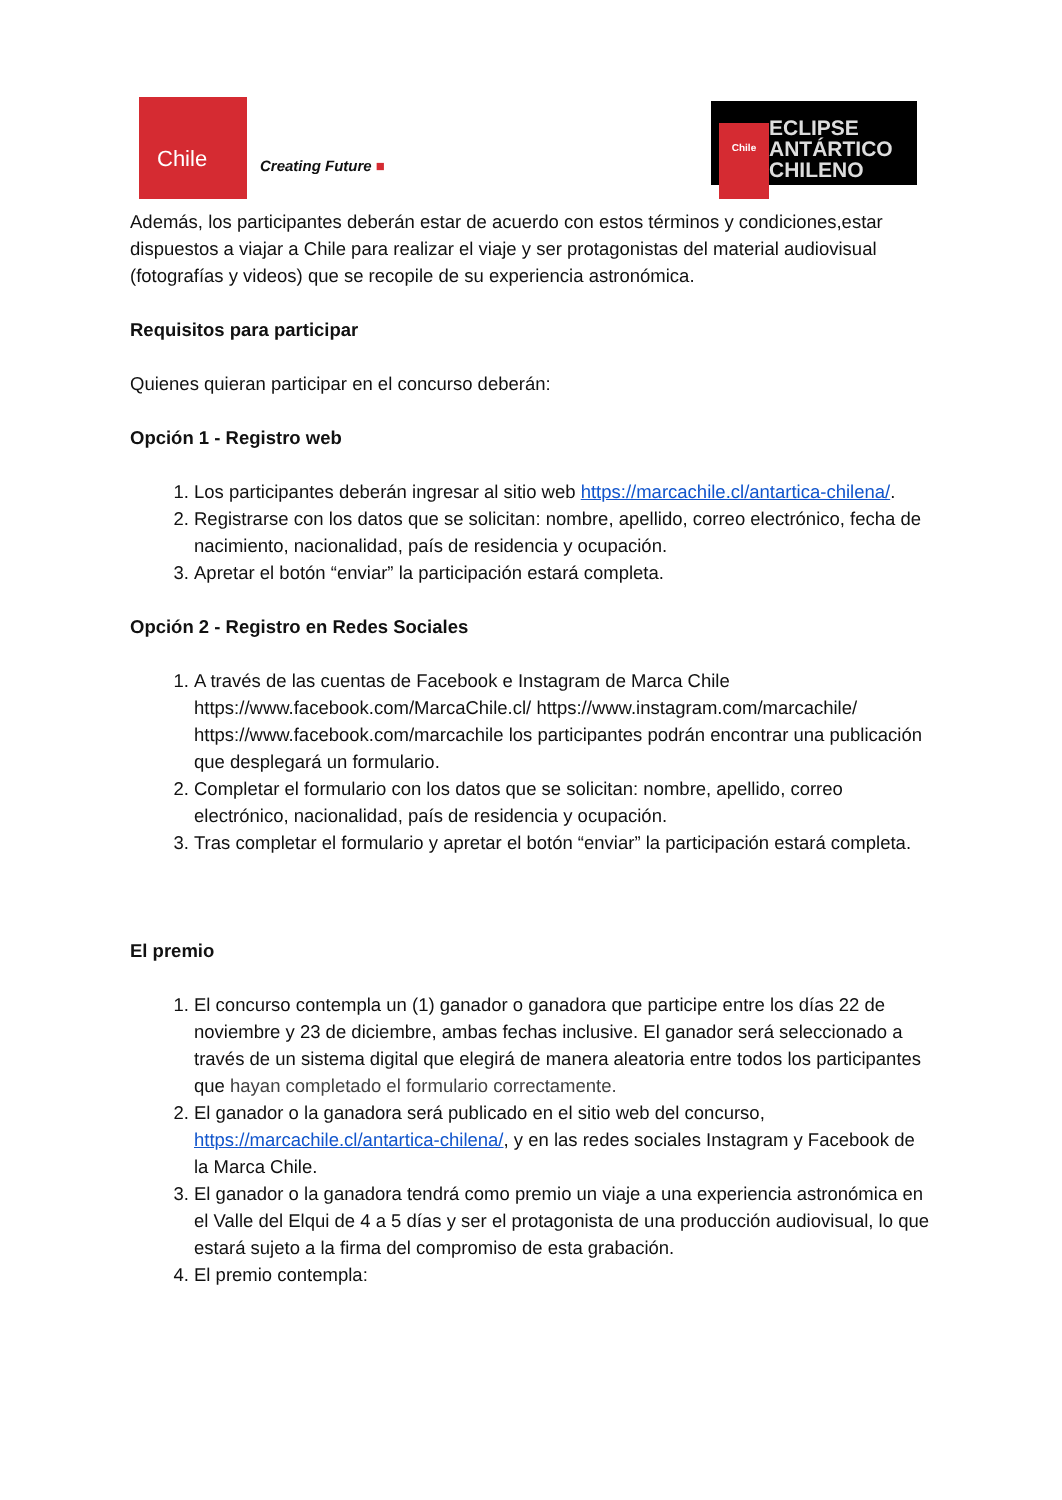Chile
Creating Future ■
Chile
ECLIPSE
ANTÁRTICO
CHILENO
Además, los participantes deberán estar de acuerdo con estos términos y condiciones,estar dispuestos a viajar a Chile para realizar el viaje y ser protagonistas del material audiovisual (fotografías y videos) que se recopile de su experiencia astronómica.
Requisitos para participar
Quienes quieran participar en el concurso deberán:
Opción 1 - Registro web
1. Los participantes deberán ingresar al sitio web https://marcachile.cl/antartica-chilena/.
2. Registrarse con los datos que se solicitan: nombre, apellido, correo electrónico, fecha de nacimiento, nacionalidad, país de residencia y ocupación.
3. Apretar el botón “enviar” la participación estará completa.
Opción 2 - Registro en Redes Sociales
1. A través de las cuentas de Facebook e Instagram de Marca Chile https://www.facebook.com/MarcaChile.cl/ https://www.instagram.com/marcachile/ https://www.facebook.com/marcachile los participantes podrán encontrar una publicación que desplegará un formulario.
2. Completar el formulario con los datos que se solicitan: nombre, apellido, correo electrónico, nacionalidad, país de residencia y ocupación.
3. Tras completar el formulario y apretar el botón “enviar” la participación estará completa.
El premio
1. El concurso contempla un (1) ganador o ganadora que participe entre los días 22 de noviembre y 23 de diciembre, ambas fechas inclusive. El ganador será seleccionado a través de un sistema digital que elegirá de manera aleatoria entre todos los participantes que hayan completado el formulario correctamente.
2. El ganador o la ganadora será publicado en el sitio web del concurso, https://marcachile.cl/antartica-chilena/, y en las redes sociales Instagram y Facebook de la Marca Chile.
3. El ganador o la ganadora tendrá como premio un viaje a una experiencia astronómica en el Valle del Elqui de 4 a 5 días y ser el protagonista de una producción audiovisual, lo que estará sujeto a la firma del compromiso de esta grabación.
4. El premio contempla: